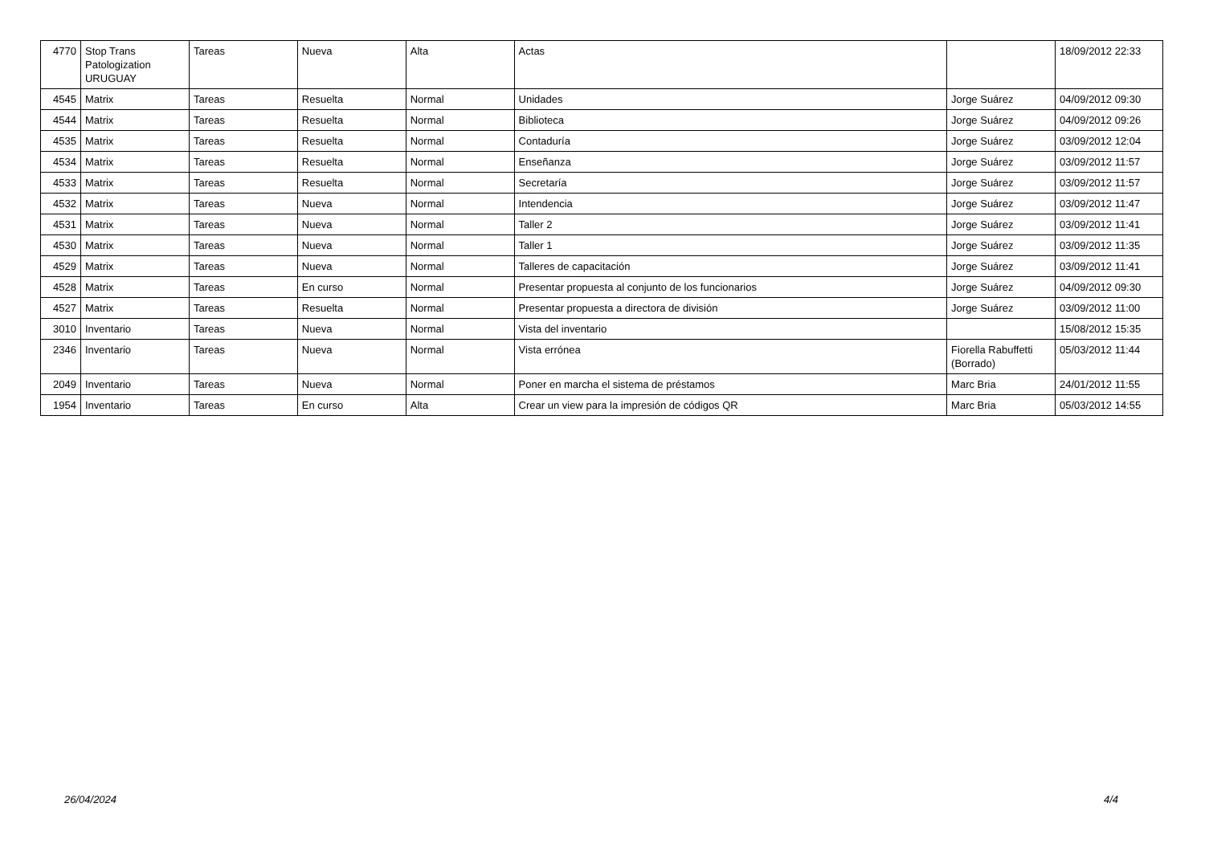| 4770 | Stop Trans Patologization URUGUAY | Tareas | Nueva | Alta | Actas | | 18/09/2012 22:33 |
| 4545 | Matrix | Tareas | Resuelta | Normal | Unidades | Jorge Suárez | 04/09/2012 09:30 |
| 4544 | Matrix | Tareas | Resuelta | Normal | Biblioteca | Jorge Suárez | 04/09/2012 09:26 |
| 4535 | Matrix | Tareas | Resuelta | Normal | Contaduría | Jorge Suárez | 03/09/2012 12:04 |
| 4534 | Matrix | Tareas | Resuelta | Normal | Enseñanza | Jorge Suárez | 03/09/2012 11:57 |
| 4533 | Matrix | Tareas | Resuelta | Normal | Secretaría | Jorge Suárez | 03/09/2012 11:57 |
| 4532 | Matrix | Tareas | Nueva | Normal | Intendencia | Jorge Suárez | 03/09/2012 11:47 |
| 4531 | Matrix | Tareas | Nueva | Normal | Taller 2 | Jorge Suárez | 03/09/2012 11:41 |
| 4530 | Matrix | Tareas | Nueva | Normal | Taller 1 | Jorge Suárez | 03/09/2012 11:35 |
| 4529 | Matrix | Tareas | Nueva | Normal | Talleres de capacitación | Jorge Suárez | 03/09/2012 11:41 |
| 4528 | Matrix | Tareas | En curso | Normal | Presentar propuesta al conjunto de los funcionarios | Jorge Suárez | 04/09/2012 09:30 |
| 4527 | Matrix | Tareas | Resuelta | Normal | Presentar propuesta a directora de división | Jorge Suárez | 03/09/2012 11:00 |
| 3010 | Inventario | Tareas | Nueva | Normal | Vista del inventario | | 15/08/2012 15:35 |
| 2346 | Inventario | Tareas | Nueva | Normal | Vista errónea | Fiorella Rabuffetti (Borrado) | 05/03/2012 11:44 |
| 2049 | Inventario | Tareas | Nueva | Normal | Poner en marcha el sistema de préstamos | Marc Bria | 24/01/2012 11:55 |
| 1954 | Inventario | Tareas | En curso | Alta | Crear un view para la impresión de códigos QR | Marc Bria | 05/03/2012 14:55 |
26/04/2024 4/4